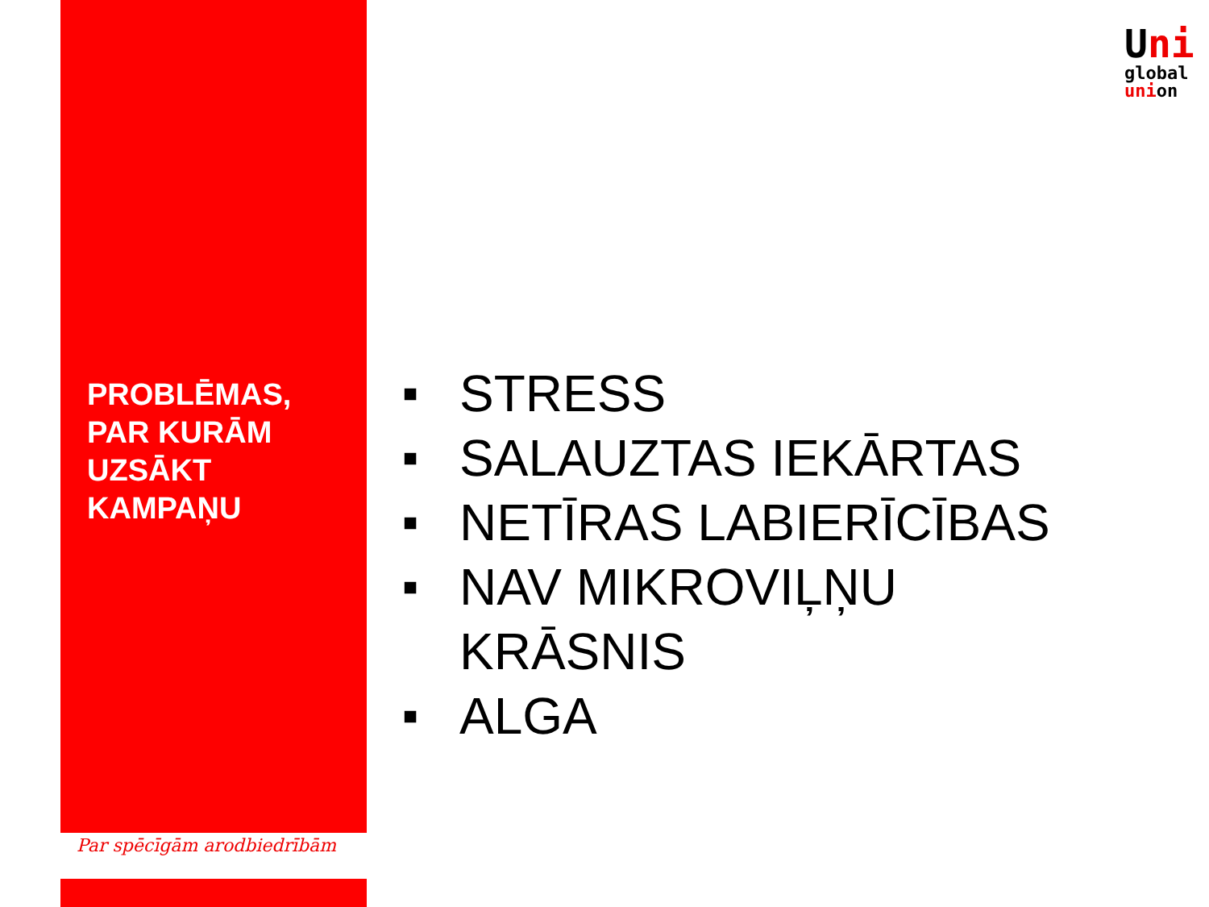Uni
global
union
PROBLĒMAS,
PAR KURĀM
UZSĀKT
KAMPAŅU
■ STRESS
■ SALAUZTAS IEKĀRTAS
■ NETĪRAS LABIERĪCĪBAS
■ NAV MIKROVIĻŅU
KRĀSNIS
■ ALGA
Par spēcīgām arodbiedrībām